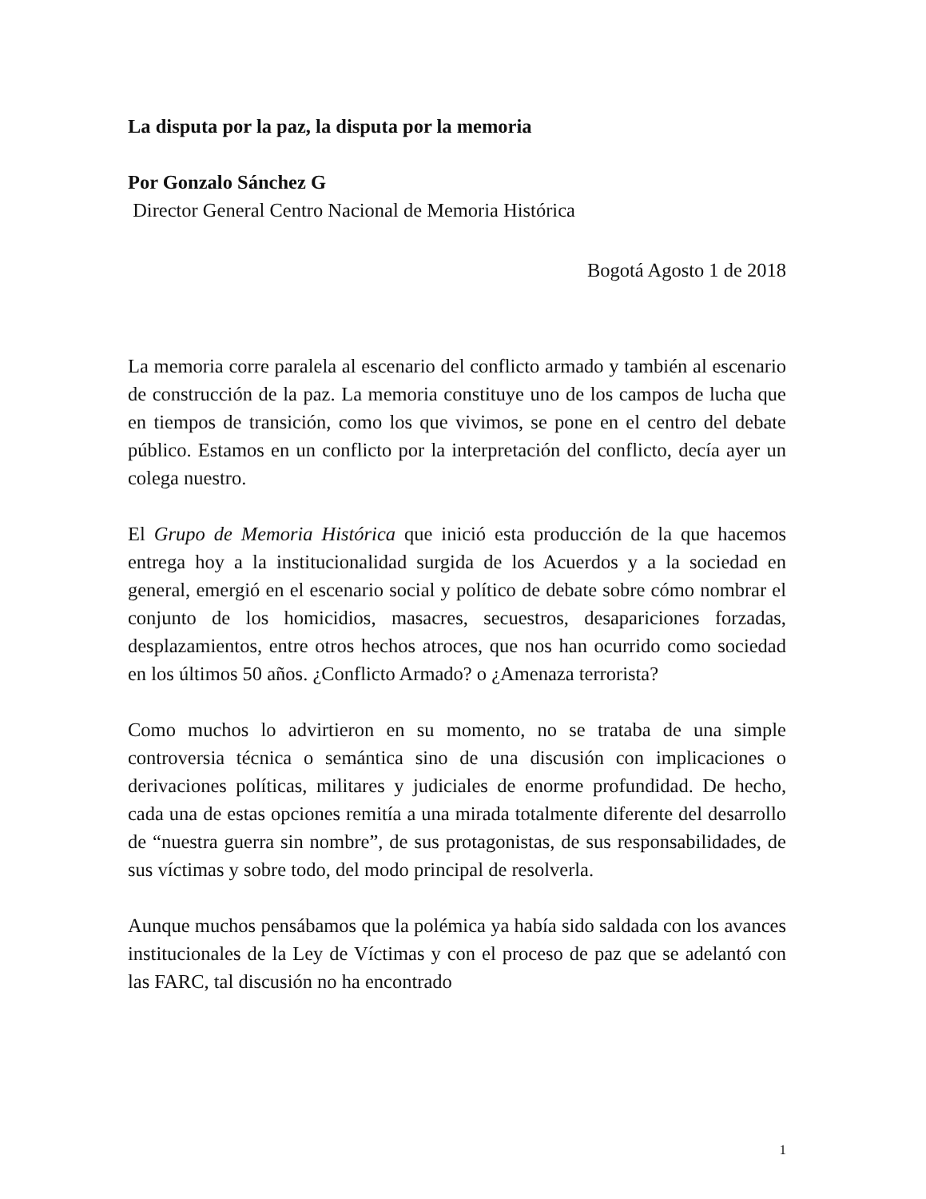La disputa por la paz, la disputa por la memoria
Por Gonzalo Sánchez G
Director General Centro Nacional de Memoria Histórica
Bogotá Agosto 1 de 2018
La memoria corre paralela al escenario del conflicto armado y también al escenario de construcción de la paz. La memoria constituye uno de los campos de lucha que en tiempos de transición, como los que vivimos, se pone en el centro del debate público. Estamos en un conflicto por la interpretación del conflicto, decía ayer un colega nuestro.
El Grupo de Memoria Histórica que inició esta producción de la que hacemos entrega hoy a la institucionalidad surgida de los Acuerdos y a la sociedad en general, emergió en el escenario social y político de debate sobre cómo nombrar el conjunto de los homicidios, masacres, secuestros, desapariciones forzadas, desplazamientos, entre otros hechos atroces, que nos han ocurrido como sociedad en los últimos 50 años. ¿Conflicto Armado? o ¿Amenaza terrorista?
Como muchos lo advirtieron en su momento, no se trataba de una simple controversia técnica o semántica sino de una discusión con implicaciones o derivaciones políticas, militares y judiciales de enorme profundidad. De hecho, cada una de estas opciones remitía a una mirada totalmente diferente del desarrollo de “nuestra guerra sin nombre”, de sus protagonistas, de sus responsabilidades, de sus víctimas y sobre todo, del modo principal de resolverla.
Aunque muchos pensábamos que la polémica ya había sido saldada con los avances institucionales de la Ley de Víctimas y con el proceso de paz que se adelantó con las FARC, tal discusión no ha encontrado
1